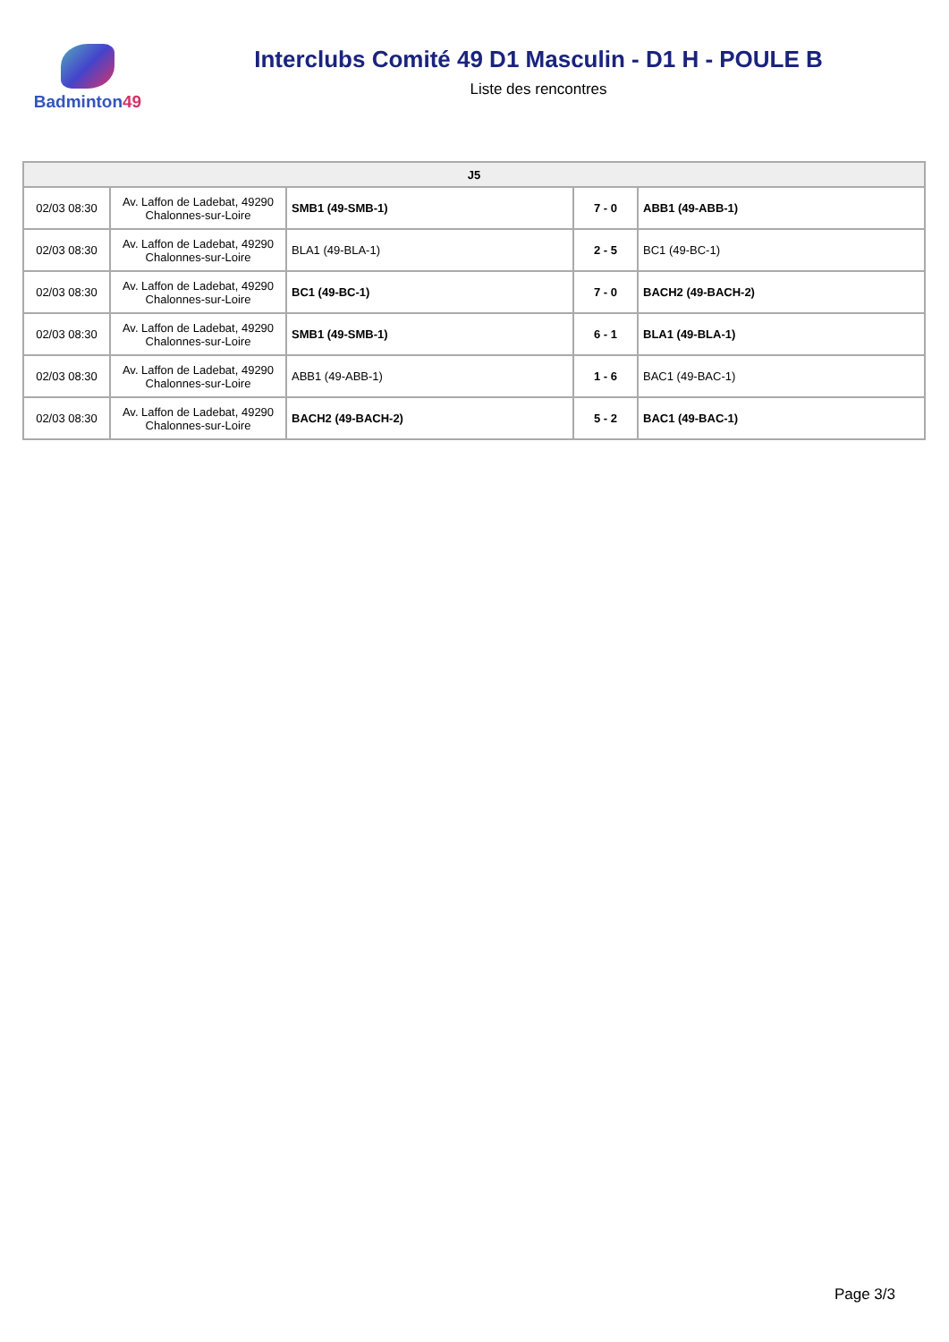Badminton49
Interclubs Comité 49 D1 Masculin - D1 H - POULE B
Liste des rencontres
| J5 | | | | |
| --- | --- | --- | --- | --- |
| 02/03 08:30 | Av. Laffon de Ladebat, 49290 Chalonnes-sur-Loire | SMB1 (49-SMB-1) | 7 - 0 | ABB1 (49-ABB-1) |
| 02/03 08:30 | Av. Laffon de Ladebat, 49290 Chalonnes-sur-Loire | BLA1 (49-BLA-1) | 2 - 5 | BC1 (49-BC-1) |
| 02/03 08:30 | Av. Laffon de Ladebat, 49290 Chalonnes-sur-Loire | BC1 (49-BC-1) | 7 - 0 | BACH2 (49-BACH-2) |
| 02/03 08:30 | Av. Laffon de Ladebat, 49290 Chalonnes-sur-Loire | SMB1 (49-SMB-1) | 6 - 1 | BLA1 (49-BLA-1) |
| 02/03 08:30 | Av. Laffon de Ladebat, 49290 Chalonnes-sur-Loire | ABB1 (49-ABB-1) | 1 - 6 | BAC1 (49-BAC-1) |
| 02/03 08:30 | Av. Laffon de Ladebat, 49290 Chalonnes-sur-Loire | BACH2 (49-BACH-2) | 5 - 2 | BAC1 (49-BAC-1) |
Page 3/3